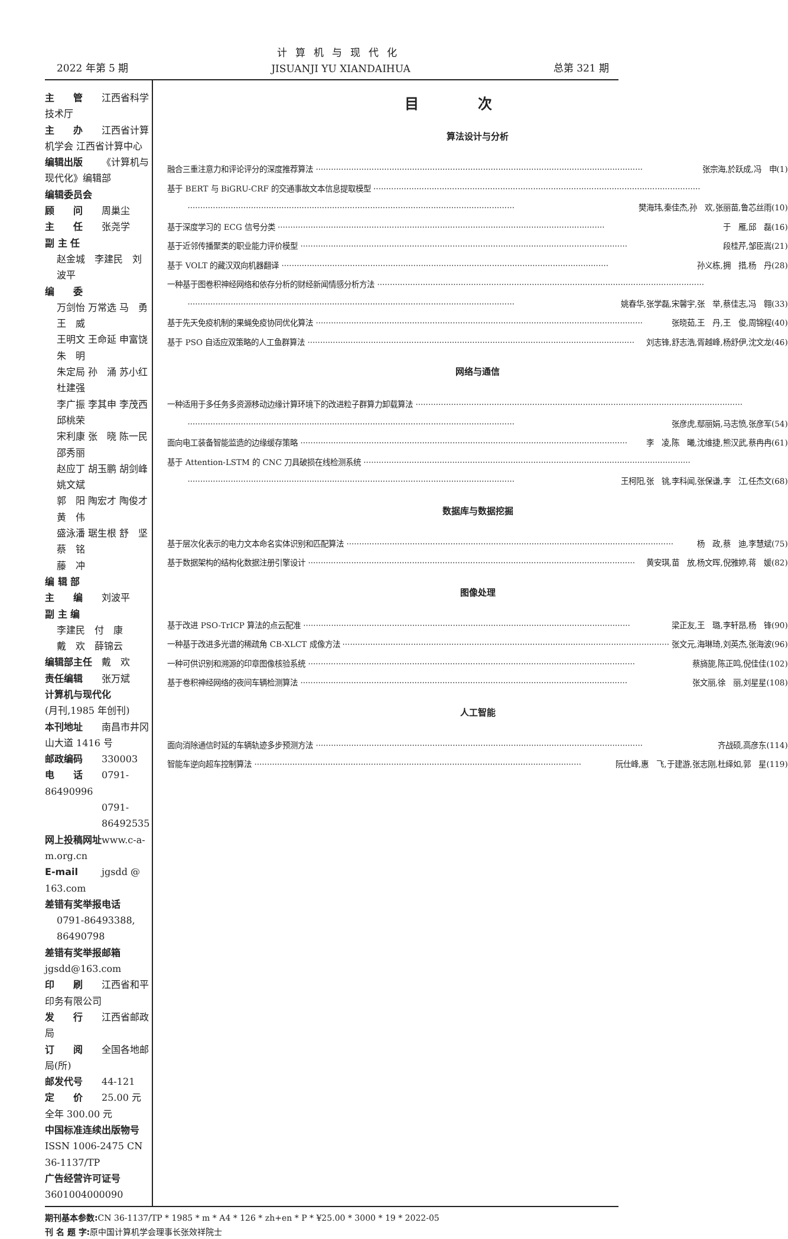2022 年第 5 期
计算机与现代化
JISUANJI YU XIANDAIHUA
总第 321 期
主　　管 江西省科学技术厅
主　　办 江西省计算机学会 江西省计算中心
编辑出版 《计算机与现代化》编辑部
编辑委员会
顾　　问 周巢尘
主　　任 张尧学
副 主 任
赵金城　李建民　刘波平
编　　委
万剑怡 万常选 马　勇 王　威
王明文 王命延 申富饶 朱　明
朱定局 孙　涌 苏小红 杜建强
李广振 李其申 李茂西 邱桃荣
宋利康 张　晓 陈一民 邵秀丽
赵应丁 胡玉鹏 胡剑峰 姚文斌
郭　阳 陶宏才 陶俊才 黄　伟
盛泳潘 琚生根 舒　坚 蔡　铭
藤　冲
编 辑 部
主　　编 刘波平
副 主 编
李建民　付　康
戴　欢　薛锦云
编辑部主任 戴　欢
责任编辑 张万斌
计算机与现代化
(月刊,1985 年创刊)
本刊地址 南昌市井冈山大道 1416 号
邮政编码 330003
电　　话 0791-86490996
0791-86492535
网上投稿网址 www.c-a-m.org.cn
E-mail jgsdd @ 163.com
差错有奖举报电话
0791-86493388, 86490798
差错有奖举报邮箱 jgsdd@163.com
印　　刷 江西省和平印务有限公司
发　　行 江西省邮政局
订　　阅 全国各地邮局(所)
邮发代号 44-121
定　　价 25.00 元　全年 300.00 元
中国标准连续出版物号 ISSN 1006-2475 CN 36-1137/TP
广告经营许可证号 3601004000090
目次
算法设计与分析
融合三重注意力和评论评分的深度推荐算法 张宗海,於跃成,冯　申(1)
基于 BERT 与 BiGRU-CRF 的交通事故文本信息提取模型
樊海玮,秦佳杰,孙　欢,张丽苗,鲁芯丝雨(10)
基于深度学习的 ECG 信号分类 于　雁,邱　磊(16)
基于近邻传播聚类的职业能力评价模型 段桂芹,邹臣嵩(21)
基于 VOLT 的藏汉双向机器翻译 孙义栋,拥　措,杨　丹(28)
一种基于图卷积神经网络和依存分析的财经新闻情感分析方法
姚春华,张学磊,宋馨宇,张　举,蔡佳志,冯　翱(33)
基于先天免疫机制的果蝇免疫协同优化算法 张晓茹,王　丹,王　俊,周锦程(40)
基于 PSO 自适应双策略的人工鱼群算法 刘志锋,舒志浩,胥越峰,杨舒伊,沈文龙(46)
网络与通信
一种适用于多任务多资源移动边缘计算环境下的改进粒子群算力卸载算法
张彦虎,鄢丽娟,马志愤,张彦军(54)
面向电工装备智能监造的边缘缓存策略 李　凌,陈　曦,沈维捷,熊汉武,蔡冉冉(61)
基于 Attention-LSTM 的 CNC 刀具破损在线检测系统
王柯阳,张　铫,李科闻,张保谦,李　江,任杰文(68)
数据库与数据挖掘
基于层次化表示的电力文本命名实体识别和匹配算法 杨　政,蔡　迪,李慧斌(75)
基于数据架构的结构化数据注册引擎设计 黄安琪,苗　放,杨文晖,倪雅婷,蒋　媛(82)
图像处理
基于改进 PSO-TrICP 算法的点云配准 梁正友,王　璐,李轩昂,杨　锋(90)
一种基于改进多光谱的稀疏角 CB-XLCT 成像方法 张文元,海琳琦,刘英杰,张海波(96)
一种可供识别和溯源的印章图像核验系统 蔡旖旎,陈正鸣,倪佳佳(102)
基于卷积神经网络的夜间车辆检测算法 张文丽,徐　丽,刘星星(108)
人工智能
面向消除通信时延的车辆轨迹多步预测方法 齐战硕,高彦东(114)
智能车逆向超车控制算法 阮仕峰,惠　飞,于建游,张志刚,杜绎如,郭　星(119)
期刊基本参数: CN 36-1137/TP * 1985 * m * A4 * 126 * zh+en * P * ¥25.00 * 3000 * 19 * 2022-05
刊 名 题 字: 原中国计算机学会理事长张效祥院士